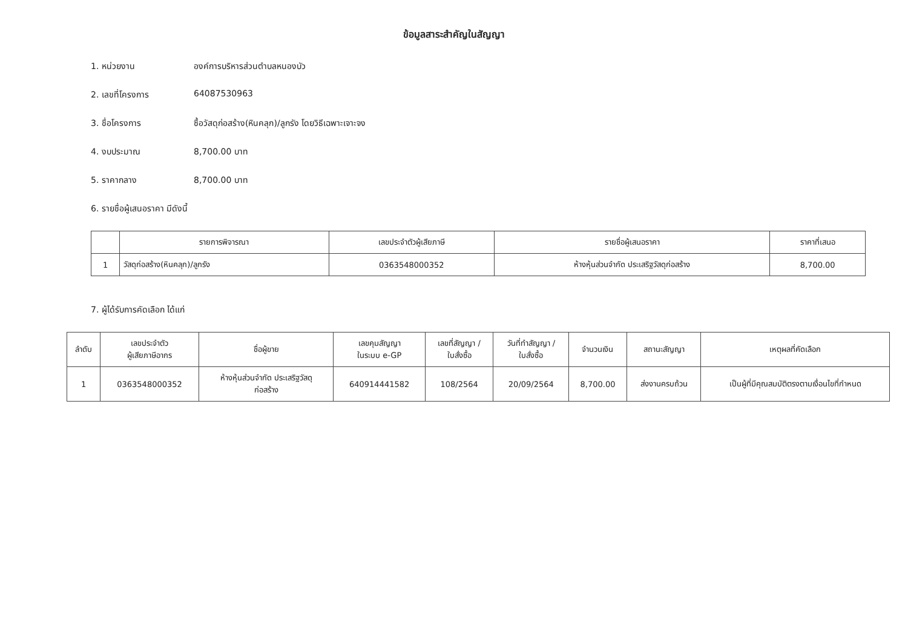ข้อมูลสาระสำคัญในสัญญา
1. หน่วยงาน องค์การบริหารส่วนตำบลหนองบัว
2. เลขที่โครงการ 64087530963
3. ชื่อโครงการ ซื้อวัสดุก่อสร้าง(หินคลุก)/ลูกรัง โดยวิธีเฉพาะเจาะจง
4. งบประมาณ 8,700.00 บาท
5. ราคากลาง 8,700.00 บาท
6. รายชื่อผู้เสนอราคา มีดังนี้
| | รายการพิจารณา | เลขประจำตัวผู้เสียภาษี | รายชื่อผู้เสนอราคา | ราคาที่เสนอ |
| --- | --- | --- | --- | --- |
| 1 | วัสดุก่อสร้าง(หินคลุก)/ลูกรัง | 0363548000352 | ห้างหุ้นส่วนจำกัด ประเสริฐวัสดุก่อสร้าง | 8,700.00 |
7. ผู้ได้รับการคัดเลือก ได้แก่
| ลำดับ | เลขประจำตัว ผู้เสียภาษีอากร | ชื่อผู้ขาย | เลขคุมสัญญา ในระบบ e-GP | เลขที่สัญญา / ใบสั่งซื้อ | วันที่ทำสัญญา / ใบสั่งซื้อ | จำนวนเงิน | สถานะสัญญา | เหตุผลที่คัดเลือก |
| --- | --- | --- | --- | --- | --- | --- | --- | --- |
| 1 | 0363548000352 | ห้างหุ้นส่วนจำกัด ประเสริฐวัสดุ ก่อสร้าง | 640914441582 | 108/2564 | 20/09/2564 | 8,700.00 | ส่งงานครบถ้วน | เป็นผู้ที่มีคุณสมบัติตรงตามเงื่อนไขที่กำหนด |